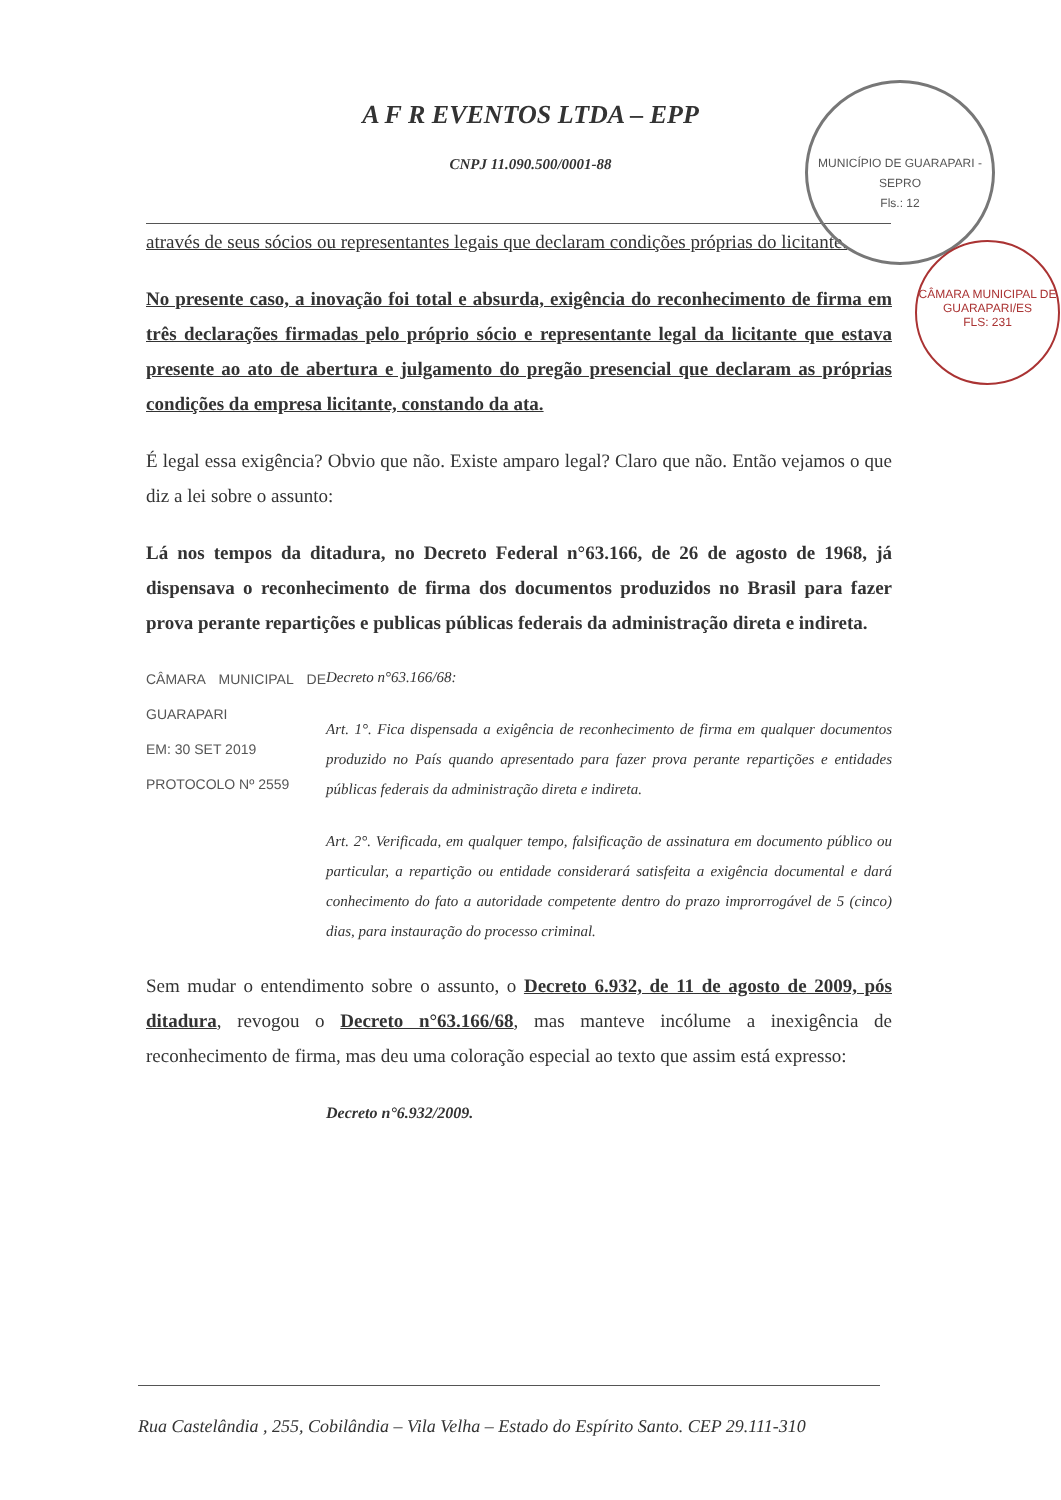MUNICÍPIO DE GUARAPARI - SEPRO
Fls.: 12
CÂMARA MUNICIPAL DE GUARAPARI/ES
FLS: 231
A F R EVENTOS LTDA – EPP
CNPJ 11.090.500/0001-88
através de seus sócios ou representantes legais que declaram condições próprias do licitante.
No presente caso, a inovação foi total e absurda, exigência do reconhecimento de firma em três declarações firmadas pelo próprio sócio e representante legal da licitante que estava presente ao ato de abertura e julgamento do pregão presencial que declaram as próprias condições da empresa licitante, constando da ata.
É legal essa exigência? Obvio que não. Existe amparo legal? Claro que não. Então vejamos o que diz a lei sobre o assunto:
Lá nos tempos da ditadura, no Decreto Federal n°63.166, de 26 de agosto de 1968, já dispensava o reconhecimento de firma dos documentos produzidos no Brasil para fazer prova perante repartições e publicas públicas federais da administração direta e indireta.
CÂMARA MUNICIPAL DE GUARAPARI
EM: 30 SET 2019
PROTOCOLO Nº 2559
Decreto n°63.166/68:
Art. 1°. Fica dispensada a exigência de reconhecimento de firma em qualquer documentos produzido no País quando apresentado para fazer prova perante repartições e entidades públicas federais da administração direta e indireta.
Art. 2°. Verificada, em qualquer tempo, falsificação de assinatura em documento público ou particular, a repartição ou entidade considerará satisfeita a exigência documental e dará conhecimento do fato a autoridade competente dentro do prazo improrrogável de 5 (cinco) dias, para instauração do processo criminal.
Sem mudar o entendimento sobre o assunto, o Decreto 6.932, de 11 de agosto de 2009, pós ditadura, revogou o Decreto n°63.166/68, mas manteve incólume a inexigência de reconhecimento de firma, mas deu uma coloração especial ao texto que assim está expresso:
Decreto n°6.932/2009.
Rua Castelândia , 255, Cobilândia – Vila Velha – Estado do Espírito Santo. CEP 29.111-310